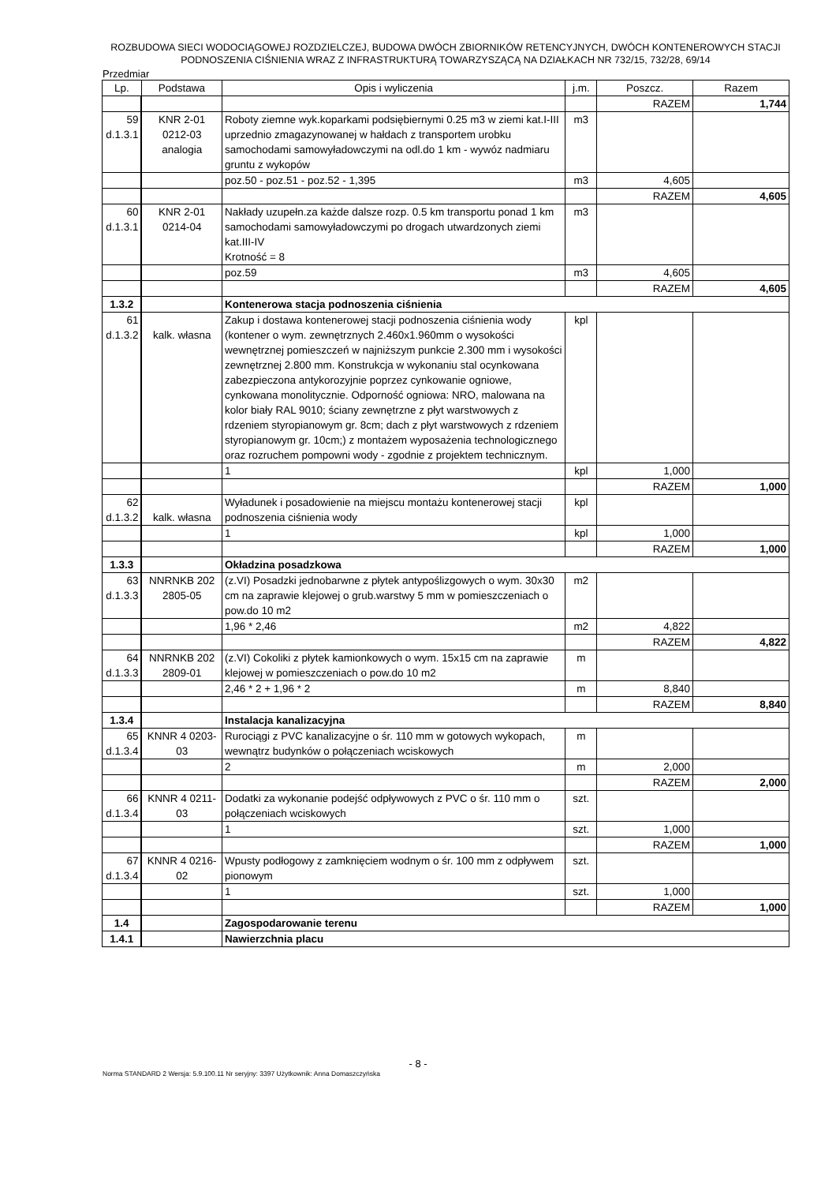ROZBUDOWA SIECI WODOCIĄGOWEJ ROZDZIELCZEJ, BUDOWA DWÓCH ZBIORNIKÓW RETENCYJNYCH, DWÓCH KONTENEROWYCH STACJI PODNOSZENIA CIŚNIENIA WRAZ Z INFRASTRUKTURĄ TOWARZYSZĄCĄ NA DZIAŁKACH NR 732/15, 732/28, 69/14
Przedmiar
| Lp. | Podstawa | Opis i wyliczenia | j.m. | Poszcz. | Razem |
| --- | --- | --- | --- | --- | --- |
| | | | | RAZEM | 1,744 |
| 59 d.1.3.1 | KNR 2-01 0212-03 analogia | Roboty ziemne wyk.koparkami podsiębiernymi 0.25 m3 w ziemi kat.I-III uprzednio zmagazynowanej w hałdach z transportem urobku samochodami samowyładowczymi na odl.do 1 km - wywóz nadmiaru gruntu z wykopów | m3 | | |
| | | poz.50 - poz.51 - poz.52 - 1,395 | m3 | 4,605 | |
| | | | | RAZEM | 4,605 |
| 60 d.1.3.1 | KNR 2-01 0214-04 | Nakłady uzupełn.za każde dalsze rozp. 0.5 km transportu ponad 1 km samochodami samowyładowczymi po drogach utwardzonych ziemi kat.III-IV Krotność = 8 | m3 | | |
| | | poz.59 | m3 | 4,605 | |
| | | | | RAZEM | 4,605 |
| 1.3.2 | | Kontenerowa stacja podnoszenia ciśnienia | | | |
| 61 d.1.3.2 | kalk. własna | Zakup i dostawa kontenerowej stacji podnoszenia ciśnienia wody (kontener o wym. zewnętrznych 2.460x1.960mm o wysokości wewnętrznej pomieszczeń w najniższym punkcie 2.300 mm i wysokości zewnętrznej 2.800 mm. Konstrukcja w wykonaniu stal ocynkowana zabezpieczona antykorozyjnie poprzez cynkowanie ogniowe, cynkowana monolitycznie. Odporność ogniowa: NRO, malowana na kolor biały RAL 9010; ściany zewnętrzne z płyt warstwowych z rdzeniem styropianowym gr. 8cm; dach z płyt warstwowych z rdzeniem styropianowym gr. 10cm;) z montażem wyposażenia technologicznego oraz rozruchem pompowni wody - zgodnie z projektem technicznym. | kpl | | |
| | | 1 | kpl | 1,000 | |
| | | | | RAZEM | 1,000 |
| 62 d.1.3.2 | kalk. własna | Wyładunek i posadowienie na miejscu montażu kontenerowej stacji podnoszenia ciśnienia wody | kpl | | |
| | | 1 | kpl | 1,000 | |
| | | | | RAZEM | 1,000 |
| 1.3.3 | | Okładzina posadzkowa | | | |
| 63 d.1.3.3 | NNRNKB 202 2805-05 | (z.VI) Posadzki jednobarwne z płytek antypoślizgowych o wym. 30x30 cm na zaprawie klejowej o grub.warstwy 5 mm w pomieszczeniach o pow.do 10 m2 | m2 | | |
| | | 1,96 * 2,46 | m2 | 4,822 | |
| | | | | RAZEM | 4,822 |
| 64 d.1.3.3 | NNRNKB 202 2809-01 | (z.VI) Cokoliki z płytek kamionkowych o wym. 15x15 cm na zaprawie klejowej w pomieszczeniach o pow.do 10 m2 | m | | |
| | | 2,46 * 2 + 1,96 * 2 | m | 8,840 | |
| | | | | RAZEM | 8,840 |
| 1.3.4 | | Instalacja kanalizacyjna | | | |
| 65 d.1.3.4 | KNNR 4 0203- 03 | Rurociągi z PVC kanalizacyjne o śr. 110 mm w gotowych wykopach, wewnątrz budynków o połączeniach wciskowych | m | | |
| | | 2 | m | 2,000 | |
| | | | | RAZEM | 2,000 |
| 66 d.1.3.4 | KNNR 4 0211- 03 | Dodatki za wykonanie podejść odpływowych z PVC o śr. 110 mm o połączeniach wciskowych | szt. | | |
| | | 1 | szt. | 1,000 | |
| | | | | RAZEM | 1,000 |
| 67 d.1.3.4 | KNNR 4 0216- 02 | Wpusty podłogowy z zamknięciem wodnym o śr. 100 mm z odpływem pionowym | szt. | | |
| | | 1 | szt. | 1,000 | |
| | | | | RAZEM | 1,000 |
| 1.4 | | Zagospodarowanie terenu | | | |
| 1.4.1 | | Nawierzchnia placu | | | |
- 8 -
Norma STANDARD 2 Wersja: 5.9.100.11 Nr seryjny: 3397 Użytkownik: Anna Domaszczyńska